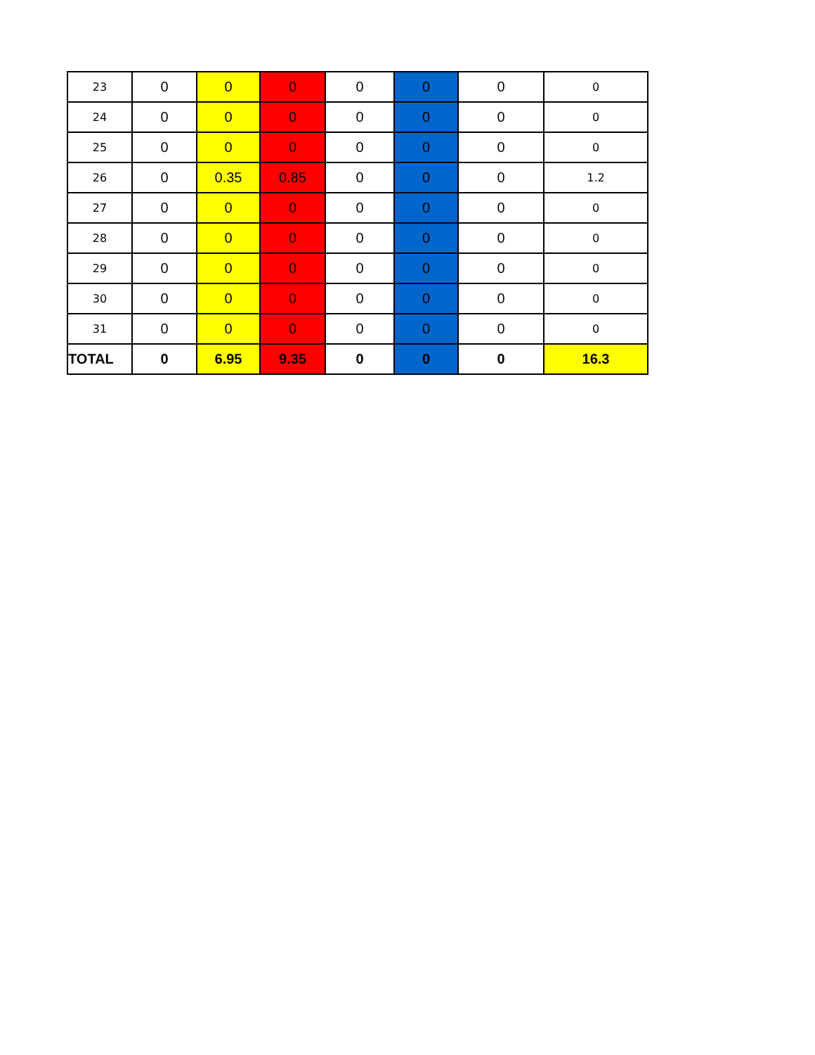| 23 | 0 | 0 | 0 | 0 | 0 | 0 | 0 |
| 24 | 0 | 0 | 0 | 0 | 0 | 0 | 0 |
| 25 | 0 | 0 | 0 | 0 | 0 | 0 | 0 |
| 26 | 0 | 0.35 | 0.85 | 0 | 0 | 0 | 1.2 |
| 27 | 0 | 0 | 0 | 0 | 0 | 0 | 0 |
| 28 | 0 | 0 | 0 | 0 | 0 | 0 | 0 |
| 29 | 0 | 0 | 0 | 0 | 0 | 0 | 0 |
| 30 | 0 | 0 | 0 | 0 | 0 | 0 | 0 |
| 31 | 0 | 0 | 0 | 0 | 0 | 0 | 0 |
| TOTAL | 0 | 6.95 | 9.35 | 0 | 0 | 0 | 16.3 |